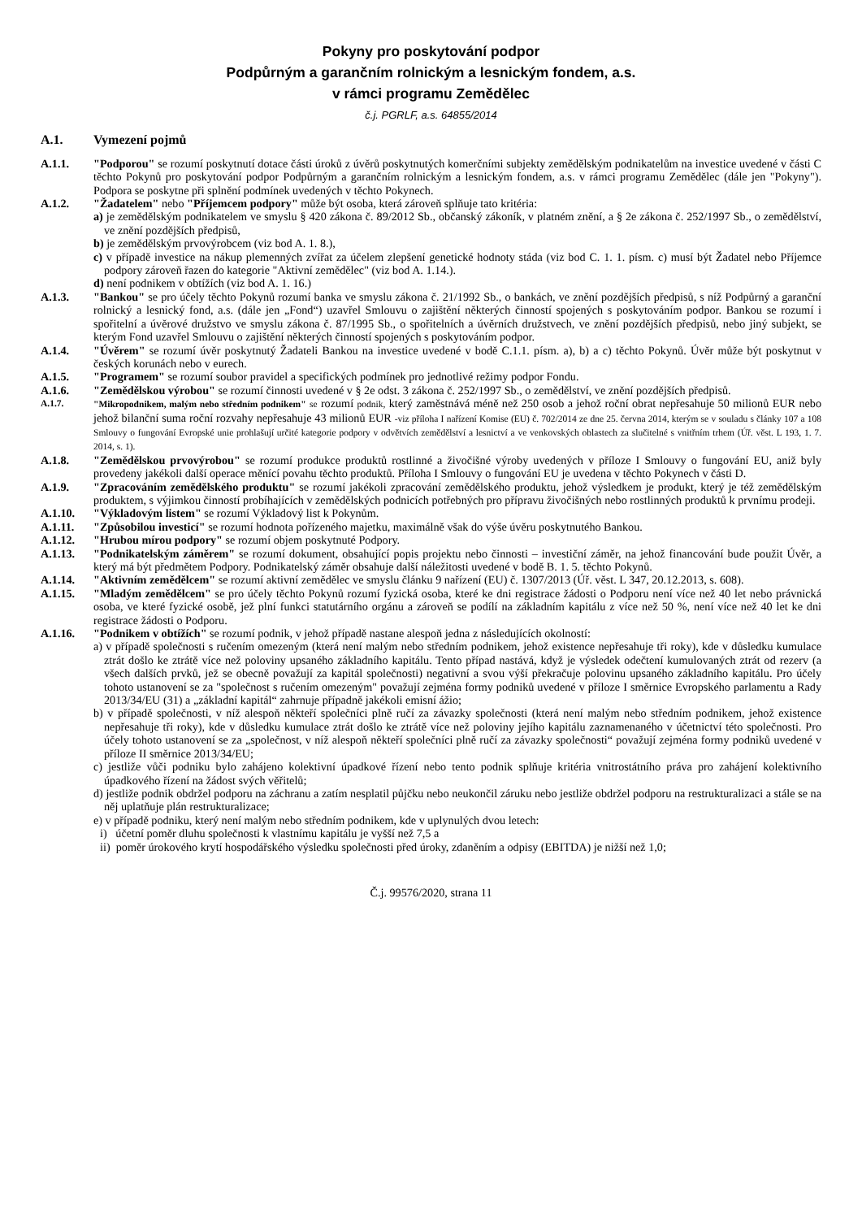Pokyny pro poskytování podpor
Podpůrným a garančním rolnickým a lesnickým fondem, a.s.
v rámci programu Zemědělec
č.j. PGRLF, a.s. 64855/2014
A.1. Vymezení pojmů
A.1.1. "Podporou" se rozumí poskytnutí dotace části úroků z úvěrů poskytnutých komerčními subjekty zemědělským podnikatelům na investice uvedené v části C těchto Pokynů pro poskytování podpor Podpůrným a garančním rolnickým a lesnickým fondem, a.s. v rámci programu Zemědělec (dále jen "Pokyny"). Podpora se poskytne při splnění podmínek uvedených v těchto Pokynech.
A.1.2. "Žadatelem" nebo "Příjemcem podpory" může být osoba, která zároveň splňuje tato kritéria:
a) je zemědělským podnikatelem ve smyslu § 420 zákona č. 89/2012 Sb., občanský zákoník, v platném znění, a § 2e zákona č. 252/1997 Sb., o zemědělství, ve znění pozdějších předpisů,
b) je zemědělským prvovýrobcem (viz bod A. 1. 8.),
c) v případě investice na nákup plemenných zvířat za účelem zlepšení genetické hodnoty stáda (viz bod C. 1. 1. písm. c) musí být Žadatel nebo Příjemce podpory zároveň řazen do kategorie "Aktivní zemědělec" (viz bod A. 1.14.).
d) není podnikem v obtížích (viz bod A. 1. 16.)
A.1.3. "Bankou" se pro účely těchto Pokynů rozumí banka ve smyslu zákona č. 21/1992 Sb., o bankách, ve znění pozdějších předpisů, s níž Podpůrný a garanční rolnický a lesnický fond, a.s. (dále jen „Fond“) uzavřel Smlouvu o zajištění některých činností spojených s poskytováním podpor. Bankou se rozumí i spořitelní a úvěrové družstvo ve smyslu zákona č. 87/1995 Sb., o spořitelních a úvěrních družstvech, ve znění pozdějších předpisů, nebo jiný subjekt, se kterým Fond uzavřel Smlouvu o zajištění některých činností spojených s poskytováním podpor.
A.1.4. "Úvěrem" se rozumí úvěr poskytnutý Žadateli Bankou na investice uvedené v bodě C.1.1. písm. a), b) a c) těchto Pokynů. Úvěr může být poskytnut v českých korunách nebo v eurech.
A.1.5. "Programem" se rozumí soubor pravidel a specifických podmínek pro jednotlivé režimy podpor Fondu.
A.1.6. "Zemědělskou výrobou" se rozumí činnosti uvedené v § 2e odst. 3 zákona č. 252/1997 Sb., o zemědělství, ve znění pozdějších předpisů.
A.1.7. "Mikropodnikem, malým nebo středním podnikem" se rozumí podnik, který zaměstnává méně než 250 osob a jehož roční obrat nepřesahuje 50 milionů EUR nebo jehož bilanční suma roční rozvahy nepřesahuje 43 milionů EUR -viz příloha I nařízení Komise (EU) č. 702/2014 ze dne 25. června 2014, kterým se v souladu s články 107 a 108 Smlouvy o fungování Evropské unie prohlašují určité kategorie podpory v odvětvích zemědělství a lesnictví a ve venkovských oblastech za slučitelné s vnitřním trhem (Úř. věst. L 193, 1. 7. 2014, s. 1).
A.1.8. "Zemědělskou prvovýrobou" se rozumí produkce produktů rostlinné a živočišné výroby uvedených v příloze I Smlouvy o fungování EU, aniž byly provedeny jakékoli další operace měnící povahu těchto produktů. Příloha I Smlouvy o fungování EU je uvedena v těchto Pokynech v části D.
A.1.9. "Zpracováním zemědělského produktu" se rozumí jakékoli zpracování zemědělského produktu, jehož výsledkem je produkt, který je též zemědělským produktem, s výjimkou činností probíhajících v zemědělských podnicích potřebných pro přípravu živočišných nebo rostlinných produktů k prvnímu prodeji.
A.1.10. "Výkladovým listem" se rozumí Výkladový list k Pokynům.
A.1.11. "Způsobilou investicí" se rozumí hodnota pořízeného majetku, maximálně však do výše úvěru poskytnutého Bankou.
A.1.12. "Hrubou mírou podpory" se rozumí objem poskytnuté Podpory.
A.1.13. "Podnikatelským záměrem" se rozumí dokument, obsahující popis projektu nebo činnosti – investiční záměr, na jehož financování bude použit Úvěr, a který má být předmětem Podpory. Podnikatelský záměr obsahuje další náležitosti uvedené v bodě B. 1. 5. těchto Pokynů.
A.1.14. "Aktivním zemědělcem" se rozumí aktivní zemědělec ve smyslu článku 9 nařízení (EU) č. 1307/2013 (Úř. věst. L 347, 20.12.2013, s. 608).
A.1.15. "Mladým zemědělcem" se pro účely těchto Pokynů rozumí fyzická osoba, které ke dni registrace žádosti o Podporu není více než 40 let nebo právnická osoba, ve které fyzické osobě, jež plní funkci statutárního orgánu a zároveň se podílí na základním kapitálu z více než 50 %, není více než 40 let ke dni registrace žádosti o Podporu.
A.1.16. "Podnikem v obtížích" se rozumí podnik, v jehož případě nastane alespoň jedna z následujících okolností:
a) v případě společnosti s ručením omezeným (která není malým nebo středním podnikem, jehož existence nepřesahuje tři roky), kde v důsledku kumulace ztrát došlo ke ztrátě více než poloviny upsaného základního kapitálu. Tento případ nastává, když je výsledek odečtení kumulovaných ztrát od rezerv (a všech dalších prvků, jež se obecně považují za kapitál společnosti) negativní a svou výší překračuje polovinu upsaného základního kapitálu. Pro účely tohoto ustanovení se za "společnost s ručením omezeným" považují zejména formy podniků uvedené v příloze I směrnice Evropského parlamentu a Rady 2013/34/EU (31) a „základní kapitál“ zahrnuje případně jakékoli emisní ážio;
b) v případě společnosti, v níž alespoň někteří společníci plně ručí za závazky společnosti (která není malým nebo středním podnikem, jehož existence nepřesahuje tři roky), kde v důsledku kumulace ztrát došlo ke ztrátě více než poloviny jejího kapitálu zaznamenaného v účetnictví této společnosti. Pro účely tohoto ustanovení se za „společnost, v níž alespoň někteří společníci plně ručí za závazky společnosti“ považují zejména formy podniků uvedené v příloze II směrnice 2013/34/EU;
c) jestliže vůči podniku bylo zahájeno kolektivní úpadkové řízení nebo tento podnik splňuje kritéria vnitrostátního práva pro zahájení kolektivního úpadkového řízení na žádost svých věřitelů;
d) jestliže podnik obdržel podporu na záchranu a zatím nesplatil půjčku nebo neukončil záruku nebo jestliže obdržel podporu na restrukturalizaci a stále se na něj uplatňuje plán restrukturalizace;
e) v případě podniku, který není malým nebo středním podnikem, kde v uplynulých dvou letech:
i) účetní poměr dluhu společnosti k vlastnímu kapitálu je vyšší než 7,5 a
ii) poměr úrokového krytí hospodářského výsledku společnosti před úroky, zdaněním a odpisy (EBITDA) je nižší než 1,0;
Č.j. 99576/2020, strana 11